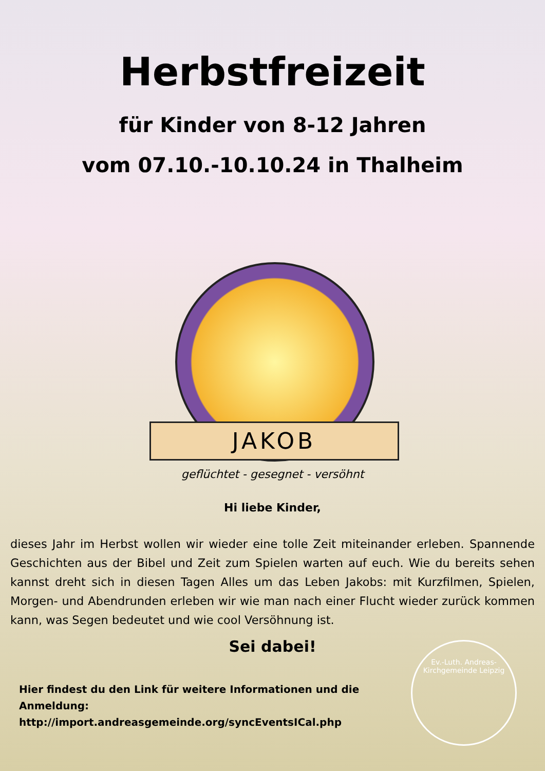Herbstfreizeit
für Kinder von 8-12 Jahren
vom 07.10.-10.10.24 in Thalheim
JAKOB
geflüchtet - gesegnet - versöhnt
Hi liebe Kinder,
dieses Jahr im Herbst wollen wir wieder eine tolle Zeit miteinander erleben. Spannende Geschichten aus der Bibel und Zeit zum Spielen warten auf euch. Wie du bereits sehen kannst dreht sich in diesen Tagen Alles um das Leben Jakobs: mit Kurzfilmen, Spielen, Morgen- und Abendrunden erleben wir wie man nach einer Flucht wieder zurück kommen kann, was Segen bedeutet und wie cool Versöhnung ist.
Sei dabei!
Hier findest du den Link für weitere Informationen und die Anmeldung:
http://import.andreasgemeinde.org/syncEventsICal.php
Ev.-Luth. Andreas-Kirchgemeinde Leipzig